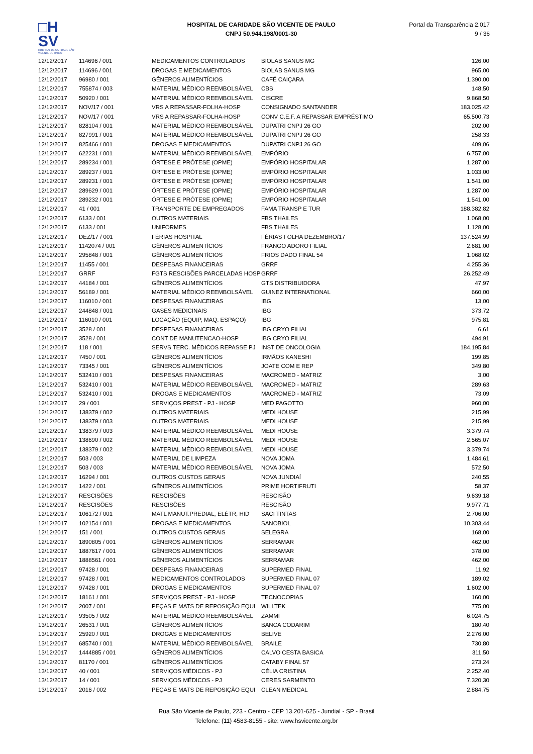□H
SV
HOSPITAL DE CARIDADE SÃO VICENTE DE PAULO
HOSPITAL DE CARIDADE SÃO VICENTE DE PAULO
CNPJ 50.944.198/0001-30
Portal da Transparência 2.017
9 / 36
| 12/12/2017 | 114696 / 001 | MEDICAMENTOS CONTROLADOS | BIOLAB SANUS MG | 126,00 |
| 12/12/2017 | 114696 / 001 | DROGAS E MEDICAMENTOS | BIOLAB SANUS MG | 965,00 |
| 12/12/2017 | 96980 / 001 | GÊNEROS ALIMENTÍCIOS | CAFÉ CAIÇARA | 1.390,00 |
| 12/12/2017 | 755874 / 003 | MATERIAL MÉDICO REEMBOLSÁVEL | CBS | 148,50 |
| 12/12/2017 | 50920 / 001 | MATERIAL MÉDICO REEMBOLSÁVEL | CISCRE | 9.868,50 |
| 12/12/2017 | NOV/17 / 001 | VRS A REPASSAR-FOLHA-HOSP | CONSIGNADO SANTANDER | 183.025,42 |
| 12/12/2017 | NOV/17 / 001 | VRS A REPASSAR-FOLHA-HOSP | CONV C.E.F. A REPASSAR EMPRÉSTIMO | 65.500,73 |
| 12/12/2017 | 828104 / 001 | MATERIAL MÉDICO REEMBOLSÁVEL | DUPATRI CNPJ 26 GO | 202,00 |
| 12/12/2017 | 827991 / 001 | MATERIAL MÉDICO REEMBOLSÁVEL | DUPATRI CNPJ 26 GO | 258,33 |
| 12/12/2017 | 825466 / 001 | DROGAS E MEDICAMENTOS | DUPATRI CNPJ 26 GO | 409,06 |
| 12/12/2017 | 622231 / 001 | MATERIAL MÉDICO REEMBOLSÁVEL | EMPÓRIO | 6.757,00 |
| 12/12/2017 | 289234 / 001 | ÓRTESE E PRÓTESE (OPME) | EMPÓRIO HOSPITALAR | 1.287,00 |
| 12/12/2017 | 289237 / 001 | ÓRTESE E PRÓTESE (OPME) | EMPÓRIO HOSPITALAR | 1.033,00 |
| 12/12/2017 | 289231 / 001 | ÓRTESE E PRÓTESE (OPME) | EMPÓRIO HOSPITALAR | 1.541,00 |
| 12/12/2017 | 289629 / 001 | ÓRTESE E PRÓTESE (OPME) | EMPÓRIO HOSPITALAR | 1.287,00 |
| 12/12/2017 | 289232 / 001 | ÓRTESE E PRÓTESE (OPME) | EMPÓRIO HOSPITALAR | 1.541,00 |
| 12/12/2017 | 41 / 001 | TRANSPORTE DE EMPREGADOS | FAMA TRANSP E TUR | 188.382,82 |
| 12/12/2017 | 6133 / 001 | OUTROS MATERIAIS | FBS THAILES | 1.068,00 |
| 12/12/2017 | 6133 / 001 | UNIFORMES | FBS THAILES | 1.128,00 |
| 12/12/2017 | DEZ/17 / 001 | FÉRIAS HOSPITAL | FÉRIAS FOLHA DEZEMBRO/17 | 137.524,99 |
| 12/12/2017 | 1142074 / 001 | GÊNEROS ALIMENTÍCIOS | FRANGO ADORO FILIAL | 2.681,00 |
| 12/12/2017 | 295848 / 001 | GÊNEROS ALIMENTÍCIOS | FRIOS DADO FINAL 54 | 1.068,02 |
| 12/12/2017 | 11455 / 001 | DESPESAS FINANCEIRAS | GRRF | 4.255,36 |
| 12/12/2017 | GRRF | FGTS RESCISÕES PARCELADAS HOSP | GRRF | 26.252,49 |
| 12/12/2017 | 44184 / 001 | GÊNEROS ALIMENTÍCIOS | GTS DISTRIBUIDORA | 47,97 |
| 12/12/2017 | 56189 / 001 | MATERIAL MÉDICO REEMBOLSÁVEL | GUINEZ INTERNATIONAL | 660,00 |
| 12/12/2017 | 116010 / 001 | DESPESAS FINANCEIRAS | IBG | 13,00 |
| 12/12/2017 | 244848 / 001 | GASES MEDICINAIS | IBG | 373,72 |
| 12/12/2017 | 116010 / 001 | LOCAÇÃO (EQUIP, MAQ. ESPAÇO) | IBG | 975,81 |
| 12/12/2017 | 3528 / 001 | DESPESAS FINANCEIRAS | IBG CRYO FILIAL | 6,61 |
| 12/12/2017 | 3528 / 001 | CONT DE MANUTENCAO-HOSP | IBG CRYO FILIAL | 494,91 |
| 12/12/2017 | 118 / 001 | SERVS TERC. MÉDICOS REPASSE PJ | INST DE ONCOLOGIA | 184.195,84 |
| 12/12/2017 | 7450 / 001 | GÊNEROS ALIMENTÍCIOS | IRMÃOS KANESHI | 199,85 |
| 12/12/2017 | 73345 / 001 | GÊNEROS ALIMENTÍCIOS | JOATE COM E REP | 349,80 |
| 12/12/2017 | 532410 / 001 | DESPESAS FINANCEIRAS | MACROMED - MATRIZ | 3,00 |
| 12/12/2017 | 532410 / 001 | MATERIAL MÉDICO REEMBOLSÁVEL | MACROMED - MATRIZ | 289,63 |
| 12/12/2017 | 532410 / 001 | DROGAS E MEDICAMENTOS | MACROMED - MATRIZ | 73,09 |
| 12/12/2017 | 29 / 001 | SERVIÇOS PREST - PJ - HOSP | MED PAGOTTO | 960,00 |
| 12/12/2017 | 138379 / 002 | OUTROS MATERIAIS | MEDI HOUSE | 215,99 |
| 12/12/2017 | 138379 / 003 | OUTROS MATERIAIS | MEDI HOUSE | 215,99 |
| 12/12/2017 | 138379 / 003 | MATERIAL MÉDICO REEMBOLSÁVEL | MEDI HOUSE | 3.379,74 |
| 12/12/2017 | 138690 / 002 | MATERIAL MÉDICO REEMBOLSÁVEL | MEDI HOUSE | 2.565,07 |
| 12/12/2017 | 138379 / 002 | MATERIAL MÉDICO REEMBOLSÁVEL | MEDI HOUSE | 3.379,74 |
| 12/12/2017 | 503 / 003 | MATERIAL DE LIMPEZA | NOVA JOMA | 1.484,61 |
| 12/12/2017 | 503 / 003 | MATERIAL MÉDICO REEMBOLSÁVEL | NOVA JOMA | 572,50 |
| 12/12/2017 | 16294 / 001 | OUTROS CUSTOS GERAIS | NOVA JUNDIAÍ | 240,55 |
| 12/12/2017 | 1422 / 001 | GÊNEROS ALIMENTÍCIOS | PRIME HORTIFRUTI | 58,37 |
| 12/12/2017 | RESCISÕES | RESCISÕES | RESCISÃO | 9.639,18 |
| 12/12/2017 | RESCISÕES | RESCISÕES | RESCISÃO | 9.977,71 |
| 12/12/2017 | 106172 / 001 | MATL MANUT.PREDIAL, ELÉTR, HID | SACI TINTAS | 2.706,00 |
| 12/12/2017 | 102154 / 001 | DROGAS E MEDICAMENTOS | SANOBIOL | 10.303,44 |
| 12/12/2017 | 151 / 001 | OUTROS CUSTOS GERAIS | SELEGRA | 168,00 |
| 12/12/2017 | 1890805 / 001 | GÊNEROS ALIMENTÍCIOS | SERRAMAR | 462,00 |
| 12/12/2017 | 1887617 / 001 | GÊNEROS ALIMENTÍCIOS | SERRAMAR | 378,00 |
| 12/12/2017 | 1888561 / 001 | GÊNEROS ALIMENTÍCIOS | SERRAMAR | 462,00 |
| 12/12/2017 | 97428 / 001 | DESPESAS FINANCEIRAS | SUPERMED FINAL | 11,92 |
| 12/12/2017 | 97428 / 001 | MEDICAMENTOS CONTROLADOS | SUPERMED FINAL 07 | 189,02 |
| 12/12/2017 | 97428 / 001 | DROGAS E MEDICAMENTOS | SUPERMED FINAL 07 | 1.602,00 |
| 12/12/2017 | 18161 / 001 | SERVIÇOS PREST - PJ - HOSP | TECNOCOPIAS | 160,00 |
| 12/12/2017 | 2007 / 001 | PEÇAS E MATS DE REPOSIÇÃO EQUI | WILLTEK | 775,00 |
| 12/12/2017 | 93505 / 002 | MATERIAL MÉDICO REEMBOLSÁVEL | ZAMMI | 6.024,75 |
| 13/12/2017 | 26531 / 001 | GÊNEROS ALIMENTÍCIOS | BANCA CODARIM | 180,40 |
| 13/12/2017 | 25920 / 001 | DROGAS E MEDICAMENTOS | BELIVE | 2.276,00 |
| 13/12/2017 | 685740 / 001 | MATERIAL MÉDICO REEMBOLSÁVEL | BRAILE | 730,80 |
| 13/12/2017 | 1444885 / 001 | GÊNEROS ALIMENTÍCIOS | CALVO CESTA BASICA | 311,50 |
| 13/12/2017 | 81170 / 001 | GÊNEROS ALIMENTÍCIOS | CATABY FINAL 57 | 273,24 |
| 13/12/2017 | 40 / 001 | SERVIÇOS MÉDICOS - PJ | CÉLIA CRISTINA | 2.252,40 |
| 13/12/2017 | 14 / 001 | SERVIÇOS MÉDICOS - PJ | CERES SARMENTO | 7.320,30 |
| 13/12/2017 | 2016 / 002 | PEÇAS E MATS DE REPOSIÇÃO EQUI | CLEAN MEDICAL | 2.884,75 |
Rua São Vicente de Paulo, 223 - Centro - CEP 13.201-625 - Jundiaí - SP - Brasil
Telefone: (11) 4583-8155 - site: www.hsvicente.org.br